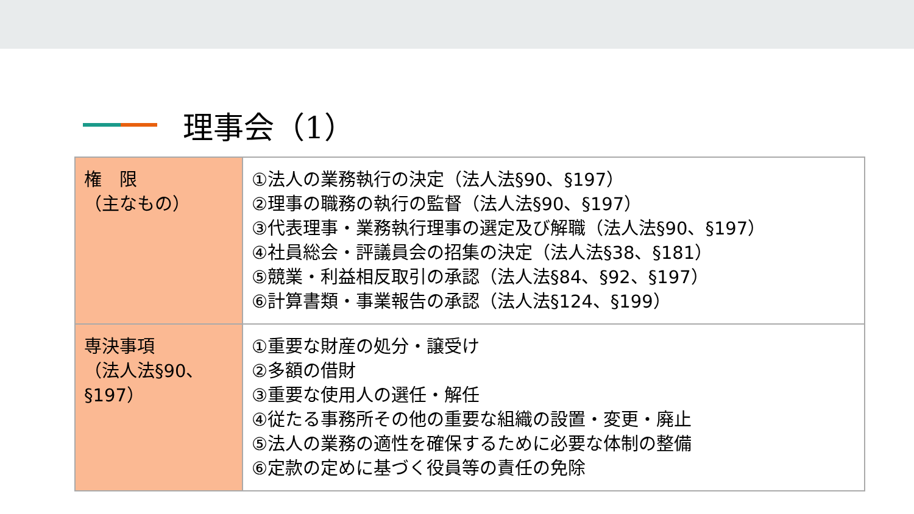理事会（1）
| 権 限 （主なもの） | ①法人の業務執行の決定（法人法§90、§197） ②理事の職務の執行の監督（法人法§90、§197） ③代表理事・業務執行理事の選定及び解職（法人法§90、§197） ④社員総会・評議員会の招集の決定（法人法§38、§181） ⑤競業・利益相反取引の承認（法人法§84、§92、§197） ⑥計算書類・事業報告の承認（法人法§124、§199） |
| 専決事項 （法人法§90、 §197） | ①重要な財産の処分・譲受け ②多額の借財 ③重要な使用人の選任・解任 ④従たる事務所その他の重要な組織の設置・変更・廃止 ⑤法人の業務の適性を確保するために必要な体制の整備 ⑥定款の定めに基づく役員等の責任の免除 |